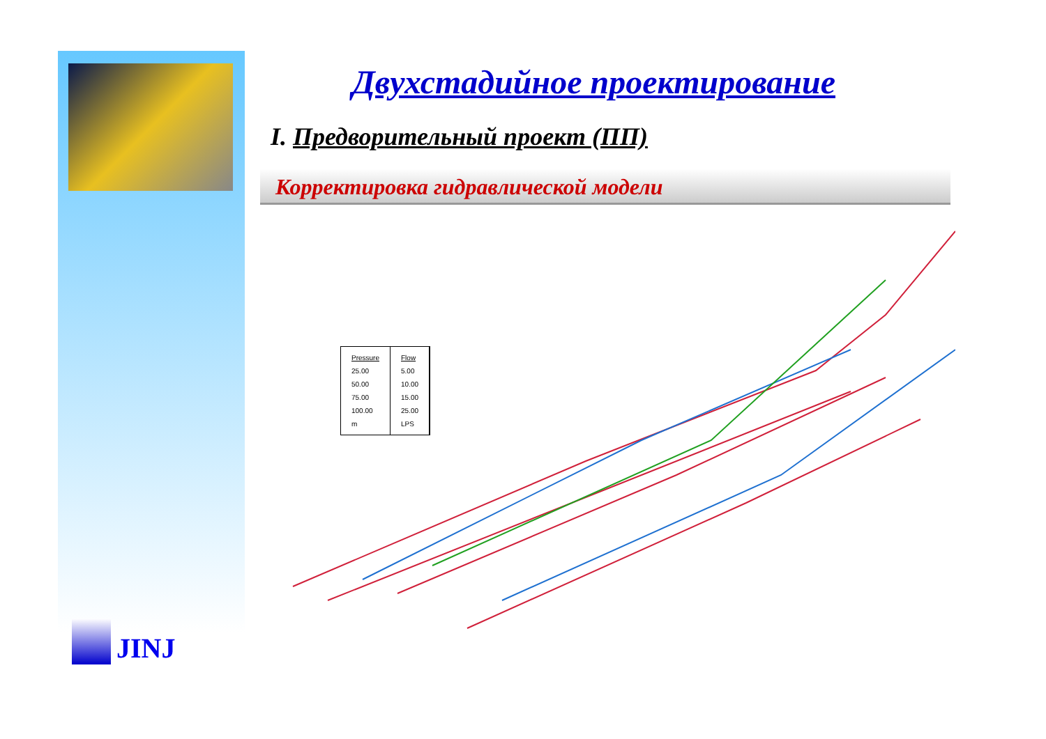JINJ
Двухстадийное проектирование
I. Предворительный проект (ПП)
Корректировка гидравлической модели
Pressure
25.00
50.00
75.00
100.00
m
Flow
5.00
10.00
15.00
25.00
LPS